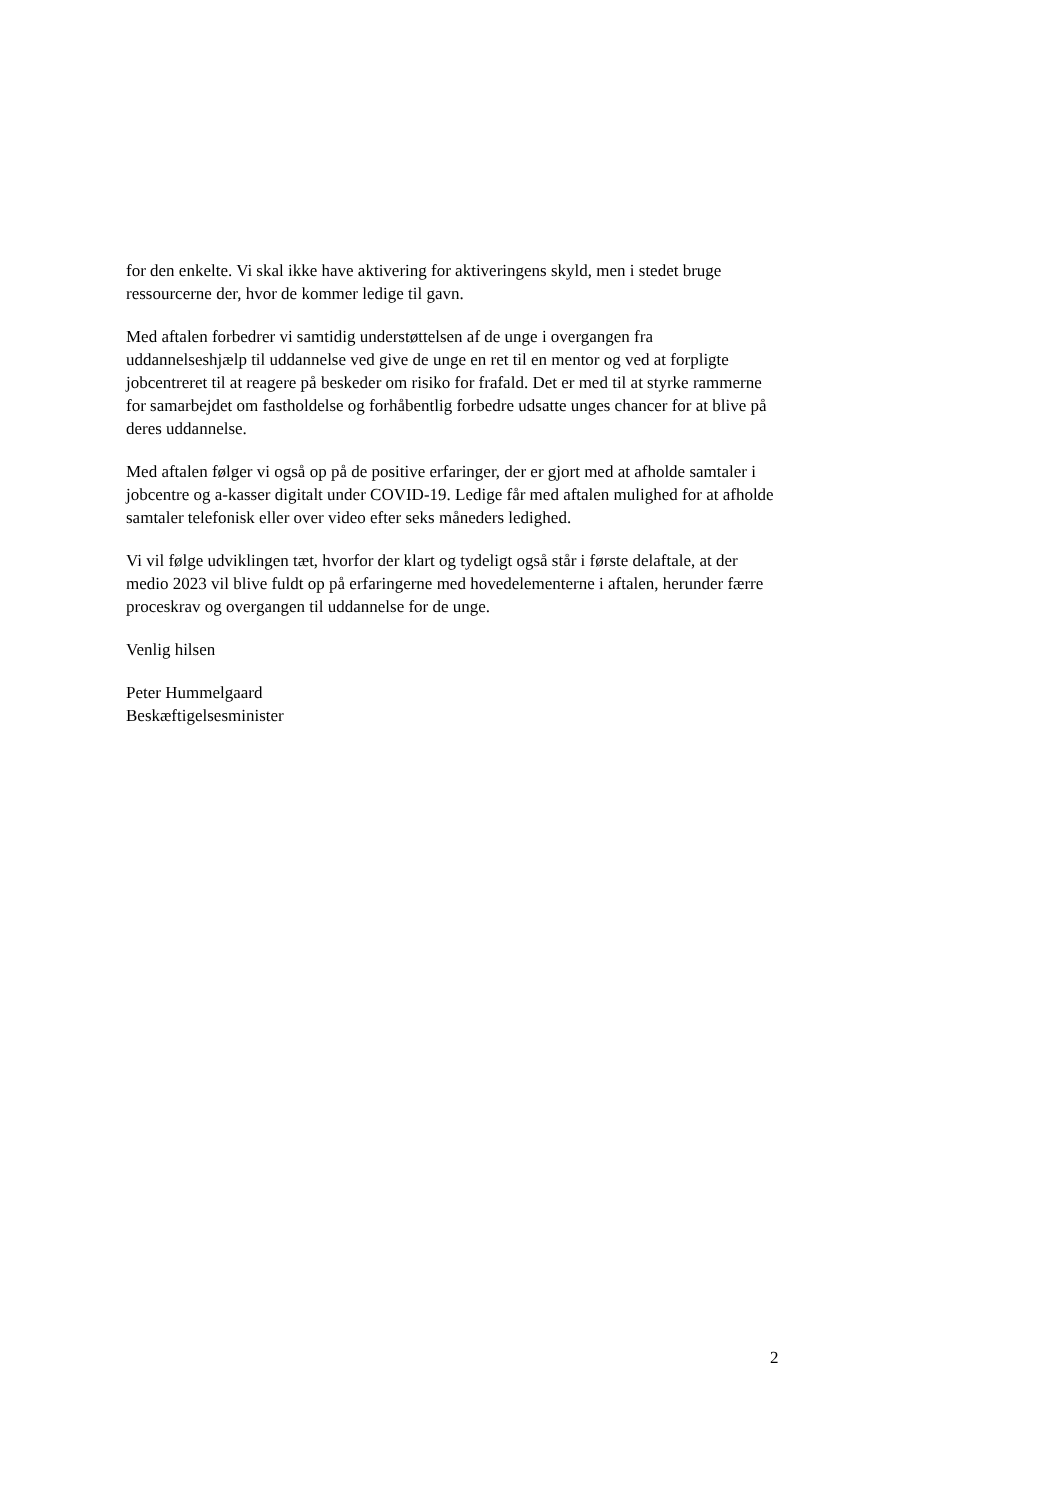for den enkelte. Vi skal ikke have aktivering for aktiveringens skyld, men i stedet bruge ressourcerne der, hvor de kommer ledige til gavn.
Med aftalen forbedrer vi samtidig understøttelsen af de unge i overgangen fra uddannelseshjælp til uddannelse ved give de unge en ret til en mentor og ved at forpligte jobcentreret til at reagere på beskeder om risiko for frafald. Det er med til at styrke rammerne for samarbejdet om fastholdelse og forhåbentlig forbedre udsatte unges chancer for at blive på deres uddannelse.
Med aftalen følger vi også op på de positive erfaringer, der er gjort med at afholde samtaler i jobcentre og a-kasser digitalt under COVID-19. Ledige får med aftalen mulighed for at afholde samtaler telefonisk eller over video efter seks måneders ledighed.
Vi vil følge udviklingen tæt, hvorfor der klart og tydeligt også står i første delaftale, at der medio 2023 vil blive fuldt op på erfaringerne med hovedelementerne i aftalen, herunder færre proceskrav og overgangen til uddannelse for de unge.
Venlig hilsen
Peter Hummelgaard
Beskæftigelsesminister
2